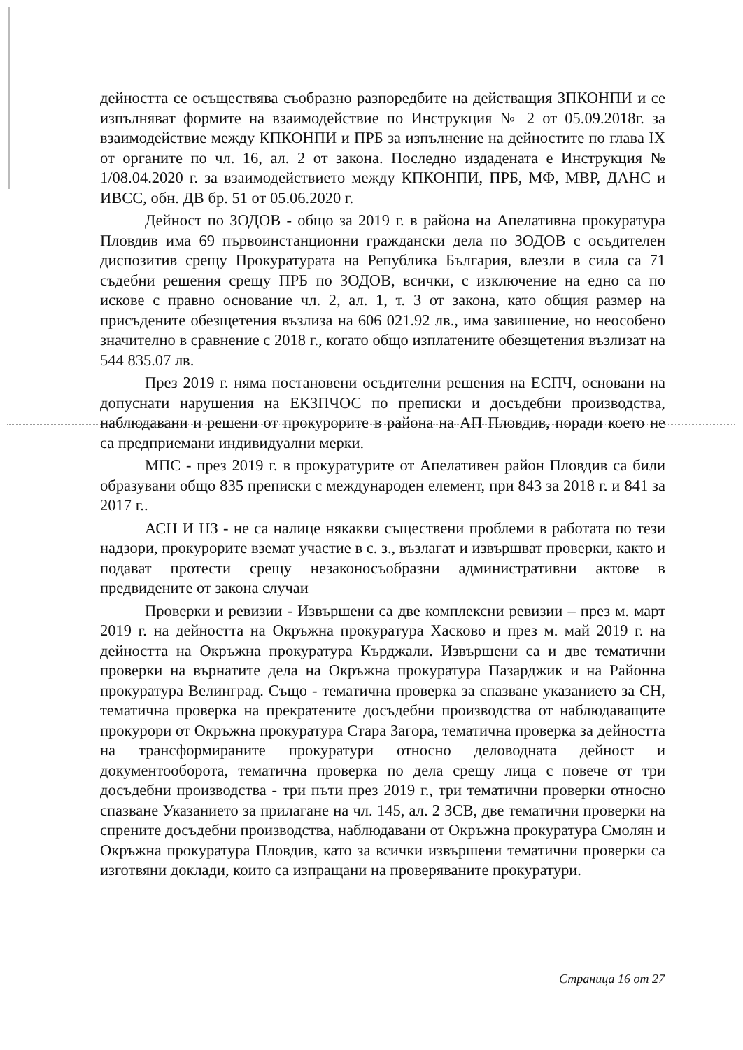дейността се осъществява съобразно разпоредбите на действащия ЗПКОНПИ и се изпълняват формите на взаимодействие по Инструкция № 2 от 05.09.2018г. за взаимодействие между КПКОНПИ и ПРБ за изпълнение на дейностите по глава IX от органите по чл. 16, ал. 2 от закона. Последно издадената е Инструкция № 1/08.04.2020 г. за взаимодействието между КПКОНПИ, ПРБ, МФ, МВР, ДАНС и ИВСС, обн. ДВ бр. 51 от 05.06.2020 г.
Дейност по ЗОДОВ - общо за 2019 г. в района на Апелативна прокуратура Пловдив има 69 първоинстанционни граждански дела по ЗОДОВ с осъдителен диспозитив срещу Прокуратурата на Република България, влезли в сила са 71 съдебни решения срещу ПРБ по ЗОДОВ, всички, с изключение на едно са по искове с правно основание чл. 2, ал. 1, т. 3 от закона, като общия размер на присъдените обезщетения възлиза на 606 021.92 лв., има завишение, но неособено значително в сравнение с 2018 г., когато общо изплатените обезщетения възлизат на 544 835.07 лв.
През 2019 г. няма постановени осъдителни решения на ЕСПЧ, основани на допуснати нарушения на ЕКЗПЧОС по преписки и досъдебни производства, наблюдавани и решени от прокурорите в района на АП Пловдив, поради което не са предприемани индивидуални мерки.
МПС - през 2019 г. в прокуратурите от Апелативен район Пловдив са били образувани общо 835 преписки с международен елемент, при 843 за 2018 г. и 841 за 2017 г..
АСН И НЗ - не са налице някакви съществени проблеми в работата по тези надзори, прокурорите вземат участие в с. з., възлагат и извършват проверки, както и подават протести срещу незаконосъобразни административни актове в предвидените от закона случаи
Проверки и ревизии - Извършени са две комплексни ревизии – през м. март 2019 г. на дейността на Окръжна прокуратура Хасково и през м. май 2019 г. на дейността на Окръжна прокуратура Кърджали. Извършени са и две тематични проверки на върнатите дела на Окръжна прокуратура Пазарджик и на Районна прокуратура Велинград. Също - тематична проверка за спазване указанието за СН, тематична проверка на прекратените досъдебни производства от наблюдаващите прокурори от Окръжна прокуратура Стара Загора, тематична проверка за дейността на трансформираните прокуратури относно деловодната дейност и документооборота, тематична проверка по дела срещу лица с повече от три досъдебни производства - три пъти през 2019 г., три тематични проверки относно спазване Указанието за прилагане на чл. 145, ал. 2 ЗСВ, две тематични проверки на спрените досъдебни производства, наблюдавани от Окръжна прокуратура Смолян и Окръжна прокуратура Пловдив, като за всички извършени тематични проверки са изготвяни доклади, които са изпращани на проверяваните прокуратури.
Страница 16 от 27